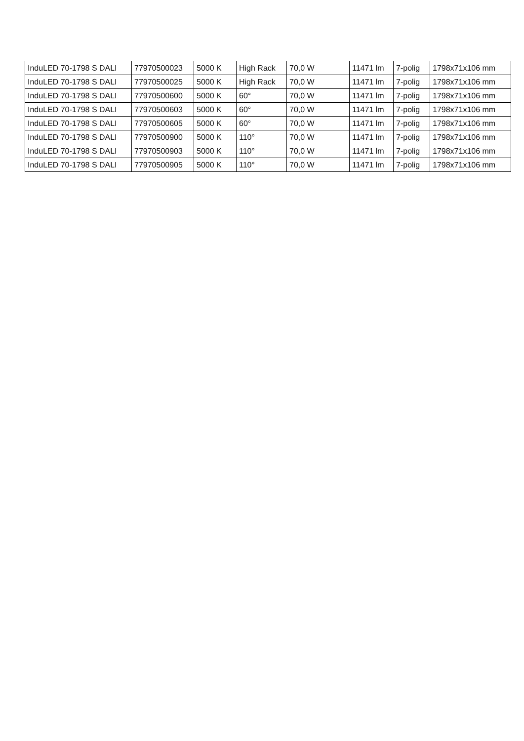| InduLED 70-1798 S DALI | 77970500023 | 5000 K | High Rack | 70,0 W | 11471 lm | 7-polig | 1798x71x106 mm |
| InduLED 70-1798 S DALI | 77970500025 | 5000 K | High Rack | 70,0 W | 11471 lm | 7-polig | 1798x71x106 mm |
| InduLED 70-1798 S DALI | 77970500600 | 5000 K | 60° | 70,0 W | 11471 lm | 7-polig | 1798x71x106 mm |
| InduLED 70-1798 S DALI | 77970500603 | 5000 K | 60° | 70,0 W | 11471 lm | 7-polig | 1798x71x106 mm |
| InduLED 70-1798 S DALI | 77970500605 | 5000 K | 60° | 70,0 W | 11471 lm | 7-polig | 1798x71x106 mm |
| InduLED 70-1798 S DALI | 77970500900 | 5000 K | 110° | 70,0 W | 11471 lm | 7-polig | 1798x71x106 mm |
| InduLED 70-1798 S DALI | 77970500903 | 5000 K | 110° | 70,0 W | 11471 lm | 7-polig | 1798x71x106 mm |
| InduLED 70-1798 S DALI | 77970500905 | 5000 K | 110° | 70,0 W | 11471 lm | 7-polig | 1798x71x106 mm |